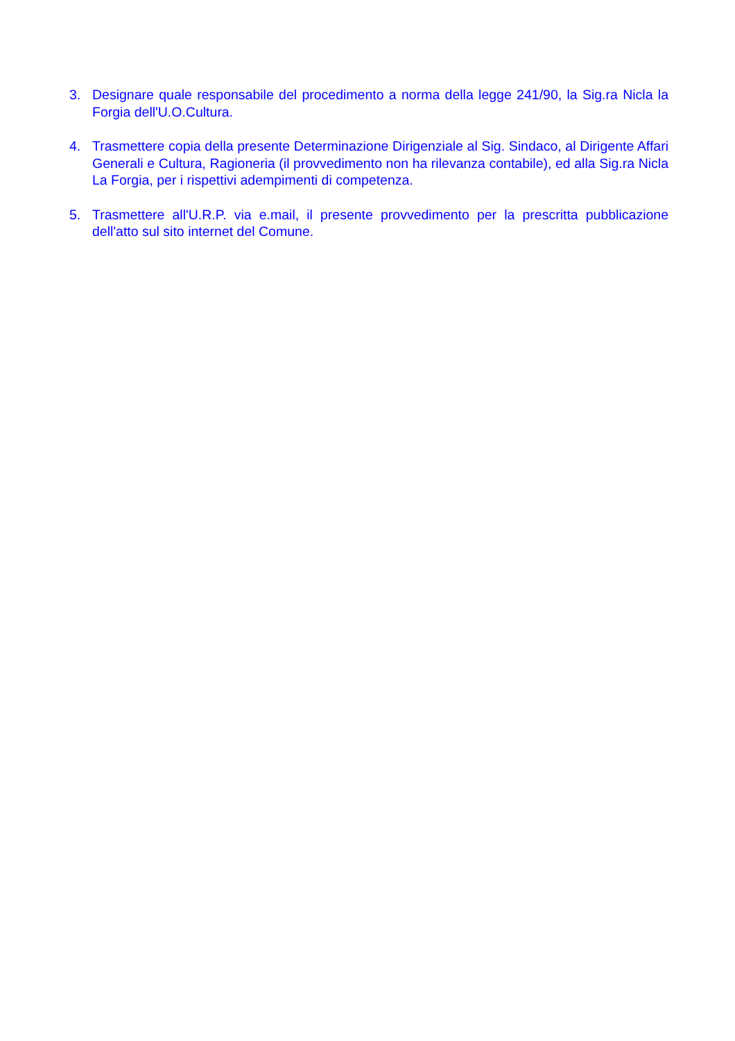3. Designare quale responsabile del procedimento a norma della legge 241/90, la Sig.ra Nicla la Forgia dell'U.O.Cultura.
4. Trasmettere copia della presente Determinazione Dirigenziale al Sig. Sindaco, al Dirigente Affari Generali e Cultura, Ragioneria (il provvedimento non ha rilevanza contabile), ed alla Sig.ra Nicla La Forgia, per i rispettivi adempimenti di competenza.
5. Trasmettere all'U.R.P. via e.mail, il presente provvedimento per la prescritta pubblicazione dell'atto sul sito internet del Comune.